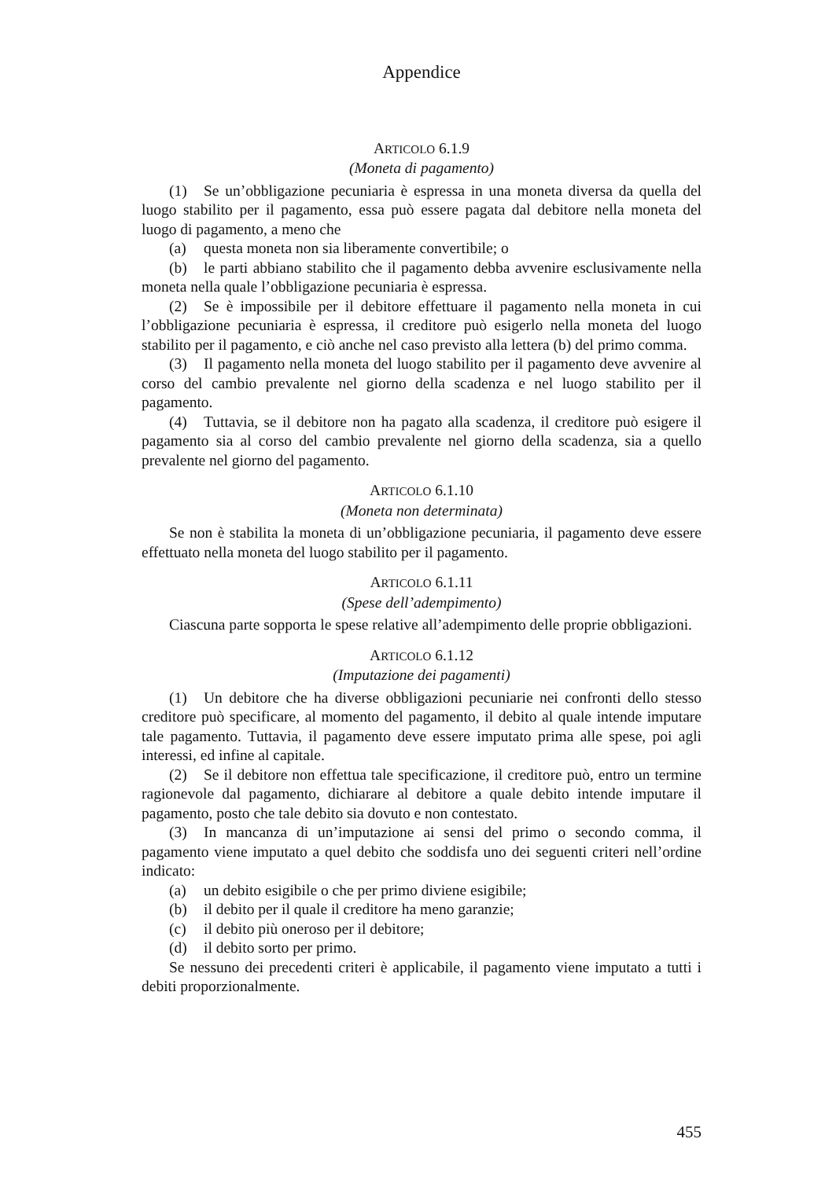Appendice
ARTICOLO 6.1.9
(Moneta di pagamento)
(1) Se un’obbligazione pecuniaria è espressa in una moneta diversa da quella del luogo stabilito per il pagamento, essa può essere pagata dal debitore nella moneta del luogo di pagamento, a meno che
(a) questa moneta non sia liberamente convertibile; o
(b) le parti abbiano stabilito che il pagamento debba avvenire esclusivamente nella moneta nella quale l’obbligazione pecuniaria è espressa.
(2) Se è impossibile per il debitore effettuare il pagamento nella moneta in cui l’obbligazione pecuniaria è espressa, il creditore può esigerlo nella moneta del luogo stabilito per il pagamento, e ciò anche nel caso previsto alla lettera (b) del primo comma.
(3) Il pagamento nella moneta del luogo stabilito per il pagamento deve avvenire al corso del cambio prevalente nel giorno della scadenza e nel luogo stabilito per il pagamento.
(4) Tuttavia, se il debitore non ha pagato alla scadenza, il creditore può esigere il pagamento sia al corso del cambio prevalente nel giorno della scadenza, sia a quello prevalente nel giorno del pagamento.
ARTICOLO 6.1.10
(Moneta non determinata)
Se non è stabilita la moneta di un’obbligazione pecuniaria, il pagamento deve essere effettuato nella moneta del luogo stabilito per il pagamento.
ARTICOLO 6.1.11
(Spese dell’adempimento)
Ciascuna parte sopporta le spese relative all’adempimento delle proprie obbligazioni.
ARTICOLO 6.1.12
(Imputazione dei pagamenti)
(1) Un debitore che ha diverse obbligazioni pecuniarie nei confronti dello stesso creditore può specificare, al momento del pagamento, il debito al quale intende imputare tale pagamento. Tuttavia, il pagamento deve essere imputato prima alle spese, poi agli interessi, ed infine al capitale.
(2) Se il debitore non effettua tale specificazione, il creditore può, entro un termine ragionevole dal pagamento, dichiarare al debitore a quale debito intende imputare il pagamento, posto che tale debito sia dovuto e non contestato.
(3) In mancanza di un’imputazione ai sensi del primo o secondo comma, il pagamento viene imputato a quel debito che soddisfa uno dei seguenti criteri nell’ordine indicato:
(a) un debito esigibile o che per primo diviene esigibile;
(b) il debito per il quale il creditore ha meno garanzie;
(c) il debito più oneroso per il debitore;
(d) il debito sorto per primo.
Se nessuno dei precedenti criteri è applicabile, il pagamento viene imputato a tutti i debiti proporzionalmente.
455